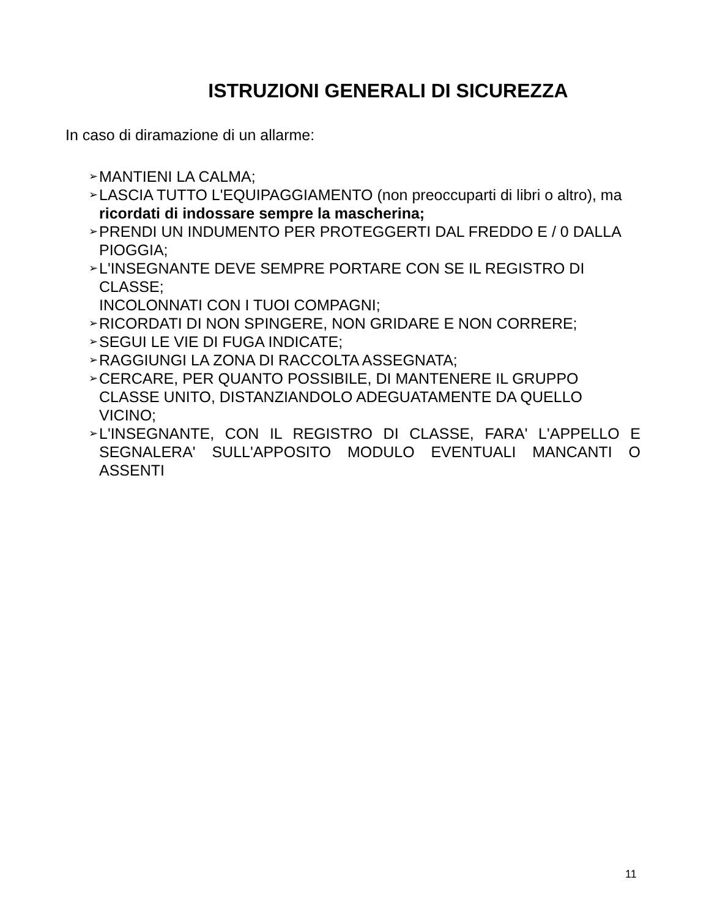ISTRUZIONI GENERALI DI SICUREZZA
In caso di diramazione di un allarme:
➢ MANTIENI LA CALMA;
➢ LASCIA TUTTO L'EQUIPAGGIAMENTO (non preoccuparti di libri o altro), ma ricordati di indossare sempre la mascherina;
➢ PRENDI UN INDUMENTO PER PROTEGGERTI DAL FREDDO E / 0 DALLA PIOGGIA;
➢ L'INSEGNANTE DEVE SEMPRE PORTARE CON SE IL REGISTRO DI CLASSE;
INCOLONNATI CON I TUOI COMPAGNI;
➢ RICORDATI DI NON SPINGERE, NON GRIDARE E NON CORRERE;
➢ SEGUI LE VIE DI FUGA INDICATE;
➢ RAGGIUNGI LA ZONA DI RACCOLTA ASSEGNATA;
➢ CERCARE, PER QUANTO POSSIBILE, DI MANTENERE IL GRUPPO CLASSE UNITO, DISTANZIANDOLO ADEGUATAMENTE DA QUELLO VICINO;
➢ L'INSEGNANTE, CON IL REGISTRO DI CLASSE, FARA' L'APPELLO E SEGNALERA' SULL'APPOSITO MODULO EVENTUALI MANCANTI O ASSENTI
11